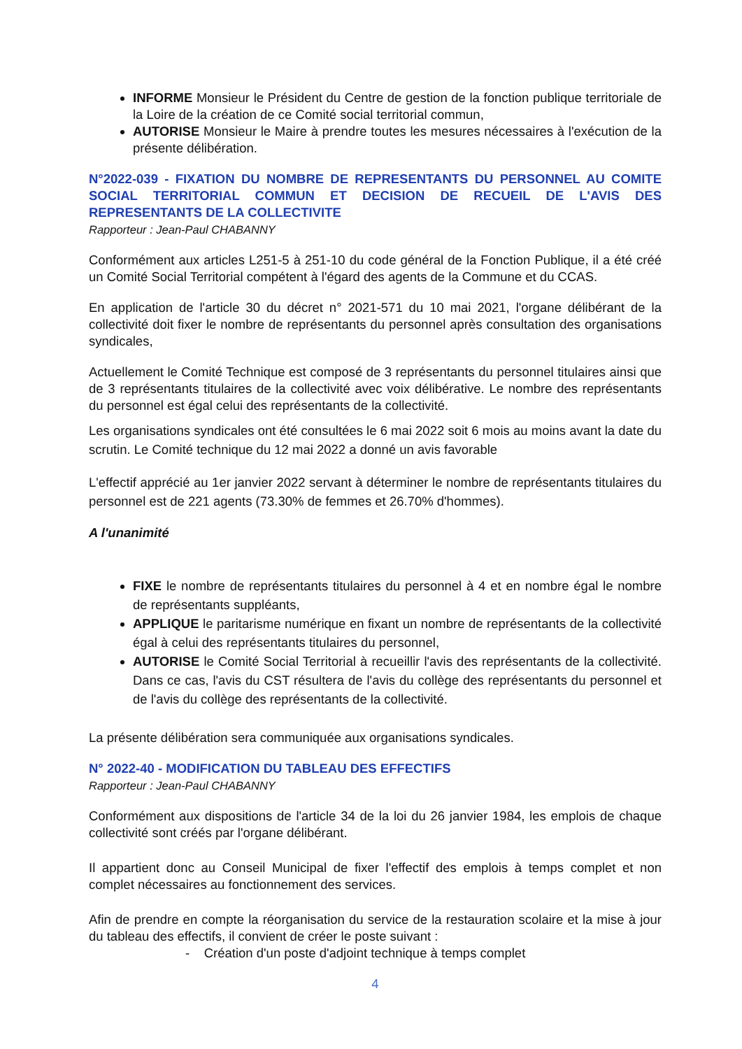INFORME Monsieur le Président du Centre de gestion de la fonction publique territoriale de la Loire de la création de ce Comité social territorial commun,
AUTORISE Monsieur le Maire à prendre toutes les mesures nécessaires à l'exécution de la présente délibération.
N°2022-039 - FIXATION DU NOMBRE DE REPRESENTANTS DU PERSONNEL AU COMITE SOCIAL TERRITORIAL COMMUN ET DECISION DE RECUEIL DE L'AVIS DES REPRESENTANTS DE LA COLLECTIVITE
Rapporteur : Jean-Paul CHABANNY
Conformément aux articles L251-5 à 251-10 du code général de la Fonction Publique, il a été créé un Comité Social Territorial compétent à l'égard des agents de la Commune et du CCAS.
En application de l'article 30 du décret n° 2021-571 du 10 mai 2021, l'organe délibérant de la collectivité doit fixer le nombre de représentants du personnel après consultation des organisations syndicales,
Actuellement le Comité Technique est composé de 3 représentants du personnel titulaires ainsi que de 3 représentants titulaires de la collectivité avec voix délibérative. Le nombre des représentants du personnel est égal celui des représentants de la collectivité.
Les organisations syndicales ont été consultées le 6 mai 2022 soit 6 mois au moins avant la date du scrutin. Le Comité technique du 12 mai 2022 a donné un avis favorable
L'effectif apprécié au 1er janvier 2022 servant à déterminer le nombre de représentants titulaires du personnel est de 221 agents (73.30% de femmes et 26.70% d'hommes).
A l'unanimité
FIXE le nombre de représentants titulaires du personnel à 4 et en nombre égal le nombre de représentants suppléants,
APPLIQUE le paritarisme numérique en fixant un nombre de représentants de la collectivité égal à celui des représentants titulaires du personnel,
AUTORISE le Comité Social Territorial à recueillir l'avis des représentants de la collectivité. Dans ce cas, l'avis du CST résultera de l'avis du collège des représentants du personnel et de l'avis du collège des représentants de la collectivité.
La présente délibération sera communiquée aux organisations syndicales.
N° 2022-40 - MODIFICATION DU TABLEAU DES EFFECTIFS
Rapporteur : Jean-Paul CHABANNY
Conformément aux dispositions de l'article 34 de la loi du 26 janvier 1984, les emplois de chaque collectivité sont créés par l'organe délibérant.
Il appartient donc au Conseil Municipal de fixer l'effectif des emplois à temps complet et non complet nécessaires au fonctionnement des services.
Afin de prendre en compte la réorganisation du service de la restauration scolaire et la mise à jour du tableau des effectifs, il convient de créer le poste suivant :
- Création d'un poste d'adjoint technique à temps complet
4